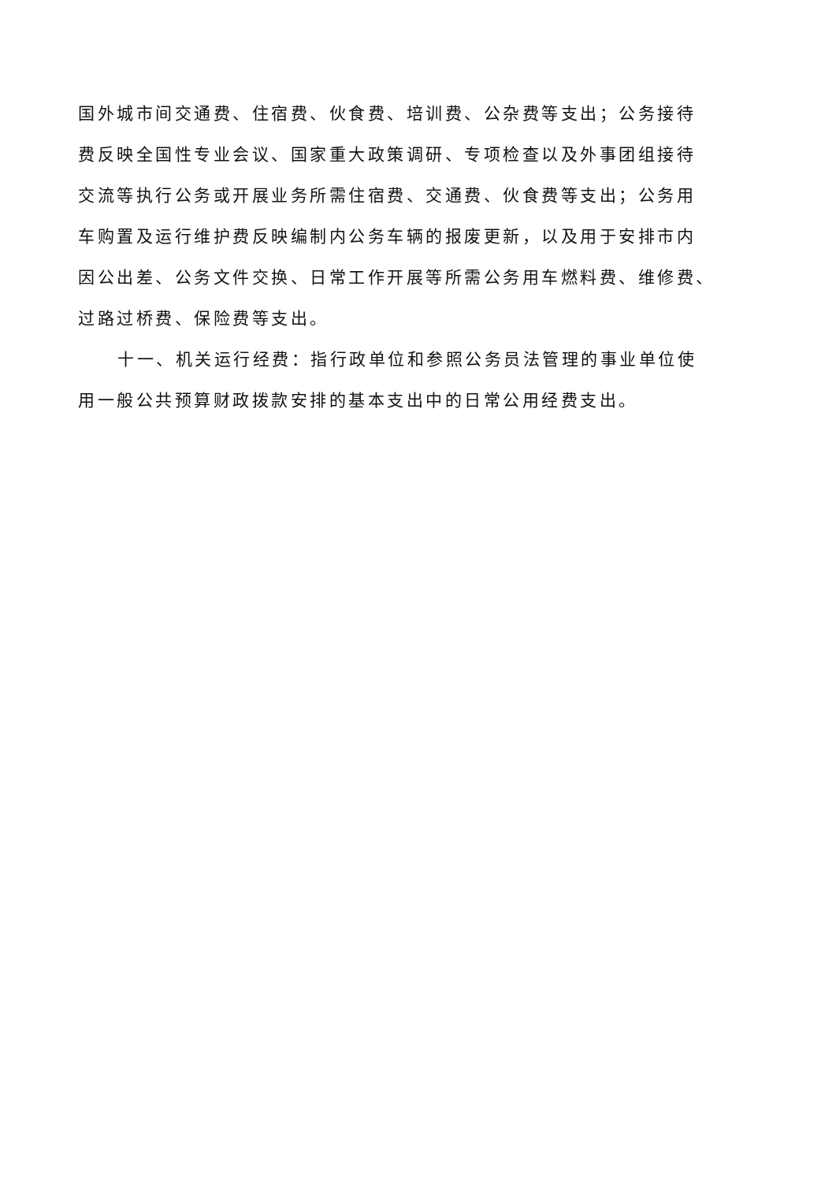国外城市间交通费、住宿费、伙食费、培训费、公杂费等支出；公务接待
费反映全国性专业会议、国家重大政策调研、专项检查以及外事团组接待
交流等执行公务或开展业务所需住宿费、交通费、伙食费等支出；公务用
车购置及运行维护费反映编制内公务车辆的报废更新，以及用于安排市内
因公出差、公务文件交换、日常工作开展等所需公务用车燃料费、维修费、
过路过桥费、保险费等支出。
十一、机关运行经费：指行政单位和参照公务员法管理的事业单位使
用一般公共预算财政拨款安排的基本支出中的日常公用经费支出。